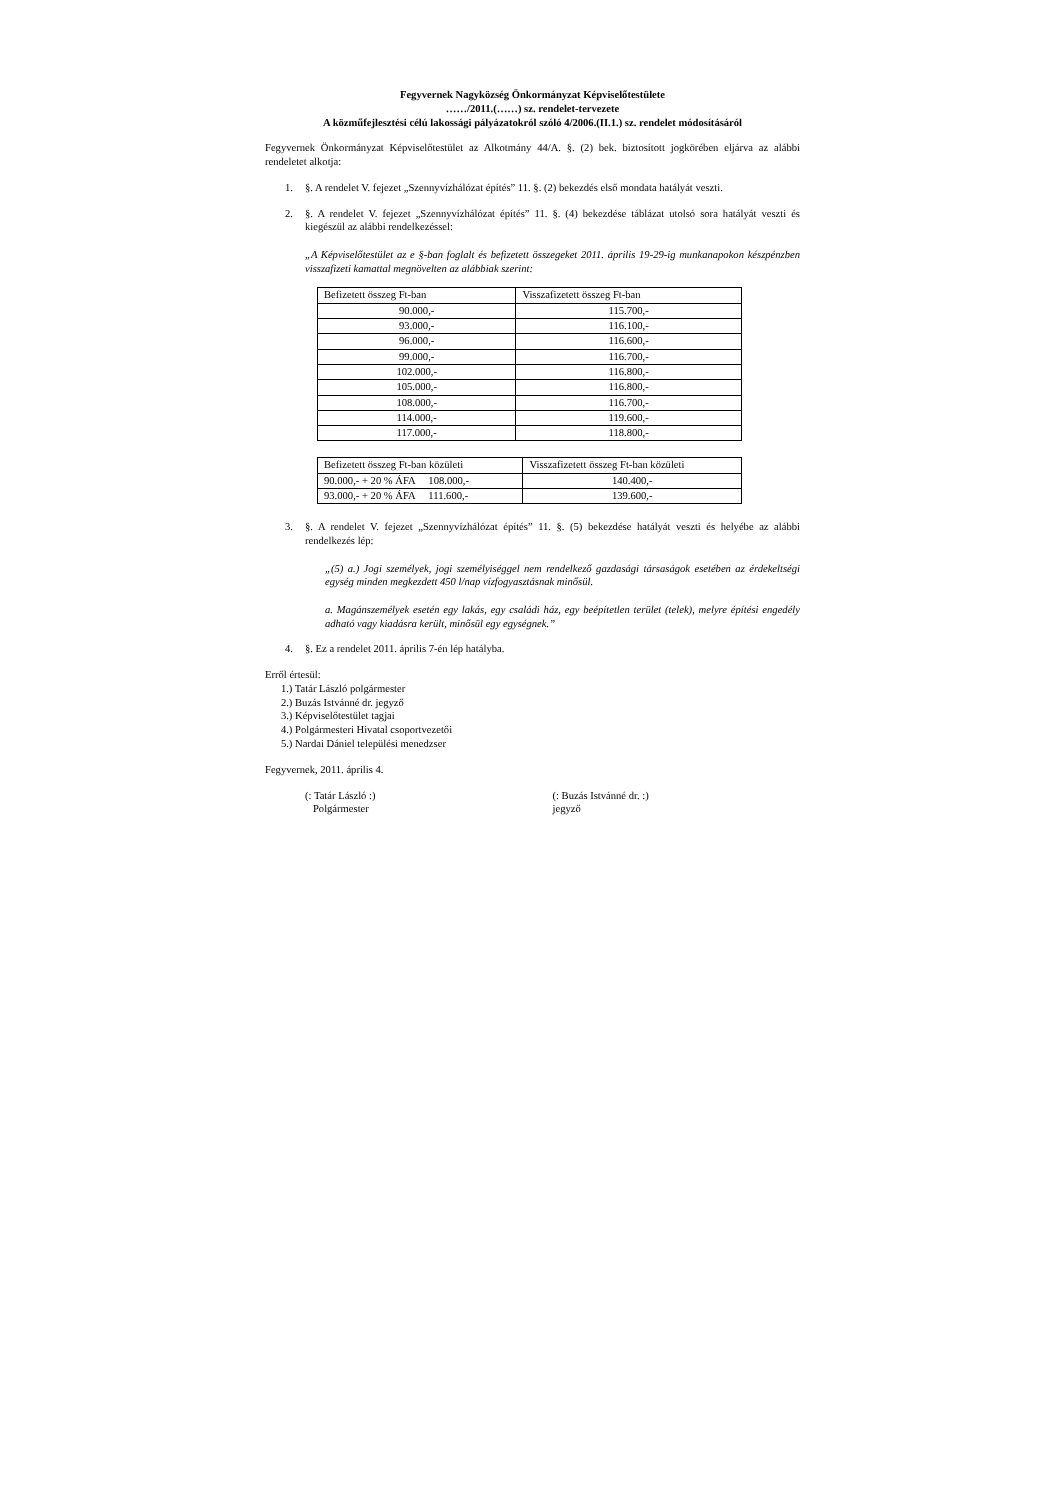Fegyvernek Nagyközség Önkormányzat Képviselőtestülete
……/2011.(……) sz. rendelet-tervezete
A közműfejlesztési célú lakossági pályázatokról szóló 4/2006.(II.1.) sz. rendelet módosításáról
Fegyvernek Önkormányzat Képviselőtestület az Alkotmány 44/A. §. (2) bek. biztosított jogkörében eljárva az alábbi rendeletet alkotja:
1. §. A rendelet V. fejezet „Szennyvízhálózat építés” 11. §. (2) bekezdés első mondata hatályát veszti.
2. §. A rendelet V. fejezet „Szennyvízhálózat építés” 11. §. (4) bekezdése táblázat utolsó sora hatályát veszti és kiegészül az alábbi rendelkezéssel:
„A Képviselőtestület az e §-ban foglalt és befizetett összegeket 2011. április 19-29-ig munkanapokon készpénzben visszafizeti kamattal megnövelten az alábbiak szerint:
| Befizetett összeg Ft-ban | Visszafizetett összeg Ft-ban |
| 90.000,- | 115.700,- |
| 93.000,- | 116.100,- |
| 96.000,- | 116.600,- |
| 99.000,- | 116.700,- |
| 102.000,- | 116.800,- |
| 105.000,- | 116.800,- |
| 108.000,- | 116.700,- |
| 114.000,- | 119.600,- |
| 117.000,- | 118.800,- |
| Befizetett összeg Ft-ban közületi | Visszafizetett összeg Ft-ban közületi |
| 90.000,- + 20 % ÁFA 108.000,- | 140.400,- |
| 93.000,- + 20 % ÁFA 111.600,- | 139.600,- |
3. §. A rendelet V. fejezet „Szennyvízhálózat építés” 11. §. (5) bekezdése hatályát veszti és helyébe az alábbi rendelkezés lép:
„(5) a.) Jogi személyek, jogi személyiséggel nem rendelkező gazdasági társaságok esetében az érdekeltségi egység minden megkezdett 450 l/nap vízfogyasztásnak minősül.
a. Magánszemélyek esetén egy lakás, egy családi ház, egy beépítetlen terület (telek), melyre építési engedély adható vagy kiadásra került, minősül egy egységnek.”
4. §. Ez a rendelet 2011. április 7-én lép hatályba.
Erről értesül:
1.) Tatár László polgármester
2.) Buzás Istvánné dr. jegyző
3.) Képviselőtestület tagjai
4.) Polgármesteri Hivatal csoportvezetői
5.) Nardai Dániel települési menedzser
Fegyvernek, 2011. április 4.
(: Tatár László :)
Polgármester
(: Buzás Istvánné dr. :)
jegyző